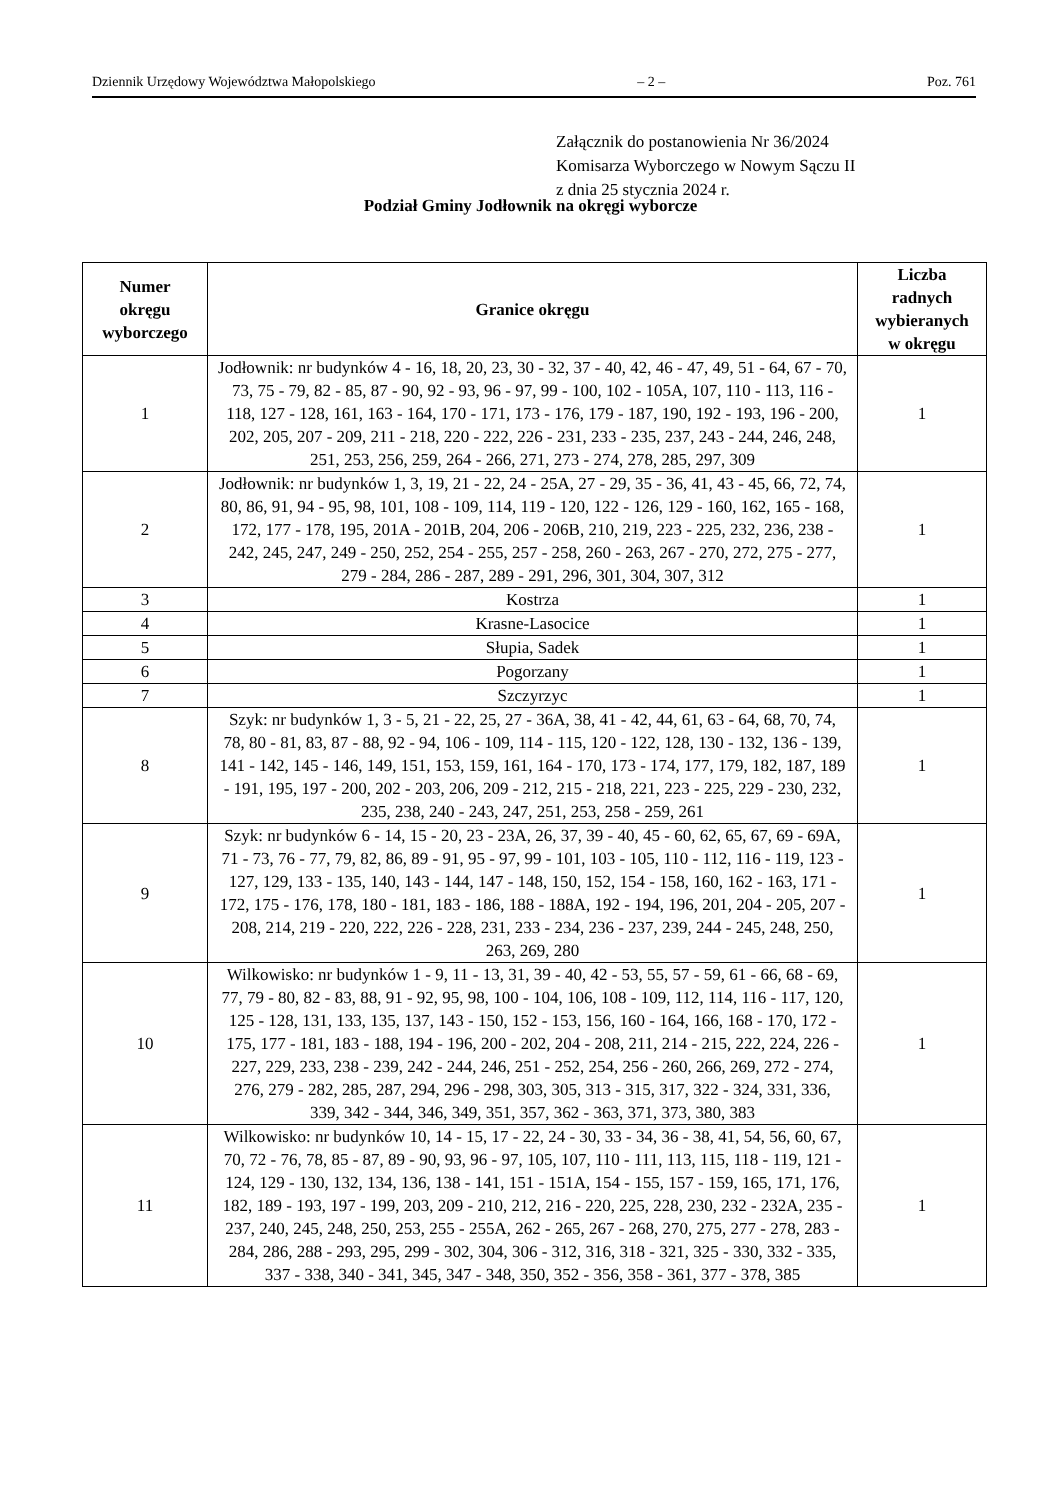Dziennik Urzędowy Województwa Małopolskiego – 2 – Poz. 761
Załącznik do postanowienia Nr 36/2024
Komisarza Wyborczego w Nowym Sączu II
z dnia 25 stycznia 2024 r.
Podział Gminy Jodłownik na okręgi wyborcze
| Numer okręgu wyborczego | Granice okręgu | Liczba radnych wybieranych w okręgu |
| --- | --- | --- |
| 1 | Jodłownik: nr budynków 4 - 16, 18, 20, 23, 30 - 32, 37 - 40, 42, 46 - 47, 49, 51 - 64, 67 - 70, 73, 75 - 79, 82 - 85, 87 - 90, 92 - 93, 96 - 97, 99 - 100, 102 - 105A, 107, 110 - 113, 116 - 118, 127 - 128, 161, 163 - 164, 170 - 171, 173 - 176, 179 - 187, 190, 192 - 193, 196 - 200, 202, 205, 207 - 209, 211 - 218, 220 - 222, 226 - 231, 233 - 235, 237, 243 - 244, 246, 248, 251, 253, 256, 259, 264 - 266, 271, 273 - 274, 278, 285, 297, 309 | 1 |
| 2 | Jodłownik: nr budynków 1, 3, 19, 21 - 22, 24 - 25A, 27 - 29, 35 - 36, 41, 43 - 45, 66, 72, 74, 80, 86, 91, 94 - 95, 98, 101, 108 - 109, 114, 119 - 120, 122 - 126, 129 - 160, 162, 165 - 168, 172, 177 - 178, 195, 201A - 201B, 204, 206 - 206B, 210, 219, 223 - 225, 232, 236, 238 - 242, 245, 247, 249 - 250, 252, 254 - 255, 257 - 258, 260 - 263, 267 - 270, 272, 275 - 277, 279 - 284, 286 - 287, 289 - 291, 296, 301, 304, 307, 312 | 1 |
| 3 | Kostrza | 1 |
| 4 | Krasne-Lasocice | 1 |
| 5 | Słupia, Sadek | 1 |
| 6 | Pogorzany | 1 |
| 7 | Szczyrzyc | 1 |
| 8 | Szyk: nr budynków 1, 3 - 5, 21 - 22, 25, 27 - 36A, 38, 41 - 42, 44, 61, 63 - 64, 68, 70, 74, 78, 80 - 81, 83, 87 - 88, 92 - 94, 106 - 109, 114 - 115, 120 - 122, 128, 130 - 132, 136 - 139, 141 - 142, 145 - 146, 149, 151, 153, 159, 161, 164 - 170, 173 - 174, 177, 179, 182, 187, 189 - 191, 195, 197 - 200, 202 - 203, 206, 209 - 212, 215 - 218, 221, 223 - 225, 229 - 230, 232, 235, 238, 240 - 243, 247, 251, 253, 258 - 259, 261 | 1 |
| 9 | Szyk: nr budynków 6 - 14, 15 - 20, 23 - 23A, 26, 37, 39 - 40, 45 - 60, 62, 65, 67, 69 - 69A, 71 - 73, 76 - 77, 79, 82, 86, 89 - 91, 95 - 97, 99 - 101, 103 - 105, 110 - 112, 116 - 119, 123 - 127, 129, 133 - 135, 140, 143 - 144, 147 - 148, 150, 152, 154 - 158, 160, 162 - 163, 171 - 172, 175 - 176, 178, 180 - 181, 183 - 186, 188 - 188A, 192 - 194, 196, 201, 204 - 205, 207 - 208, 214, 219 - 220, 222, 226 - 228, 231, 233 - 234, 236 - 237, 239, 244 - 245, 248, 250, 263, 269, 280 | 1 |
| 10 | Wilkowisko: nr budynków 1 - 9, 11 - 13, 31, 39 - 40, 42 - 53, 55, 57 - 59, 61 - 66, 68 - 69, 77, 79 - 80, 82 - 83, 88, 91 - 92, 95, 98, 100 - 104, 106, 108 - 109, 112, 114, 116 - 117, 120, 125 - 128, 131, 133, 135, 137, 143 - 150, 152 - 153, 156, 160 - 164, 166, 168 - 170, 172 - 175, 177 - 181, 183 - 188, 194 - 196, 200 - 202, 204 - 208, 211, 214 - 215, 222, 224, 226 - 227, 229, 233, 238 - 239, 242 - 244, 246, 251 - 252, 254, 256 - 260, 266, 269, 272 - 274, 276, 279 - 282, 285, 287, 294, 296 - 298, 303, 305, 313 - 315, 317, 322 - 324, 331, 336, 339, 342 - 344, 346, 349, 351, 357, 362 - 363, 371, 373, 380, 383 | 1 |
| 11 | Wilkowisko: nr budynków 10, 14 - 15, 17 - 22, 24 - 30, 33 - 34, 36 - 38, 41, 54, 56, 60, 67, 70, 72 - 76, 78, 85 - 87, 89 - 90, 93, 96 - 97, 105, 107, 110 - 111, 113, 115, 118 - 119, 121 - 124, 129 - 130, 132, 134, 136, 138 - 141, 151 - 151A, 154 - 155, 157 - 159, 165, 171, 176, 182, 189 - 193, 197 - 199, 203, 209 - 210, 212, 216 - 220, 225, 228, 230, 232 - 232A, 235 - 237, 240, 245, 248, 250, 253, 255 - 255A, 262 - 265, 267 - 268, 270, 275, 277 - 278, 283 - 284, 286, 288 - 293, 295, 299 - 302, 304, 306 - 312, 316, 318 - 321, 325 - 330, 332 - 335, 337 - 338, 340 - 341, 345, 347 - 348, 350, 352 - 356, 358 - 361, 377 - 378, 385 | 1 |